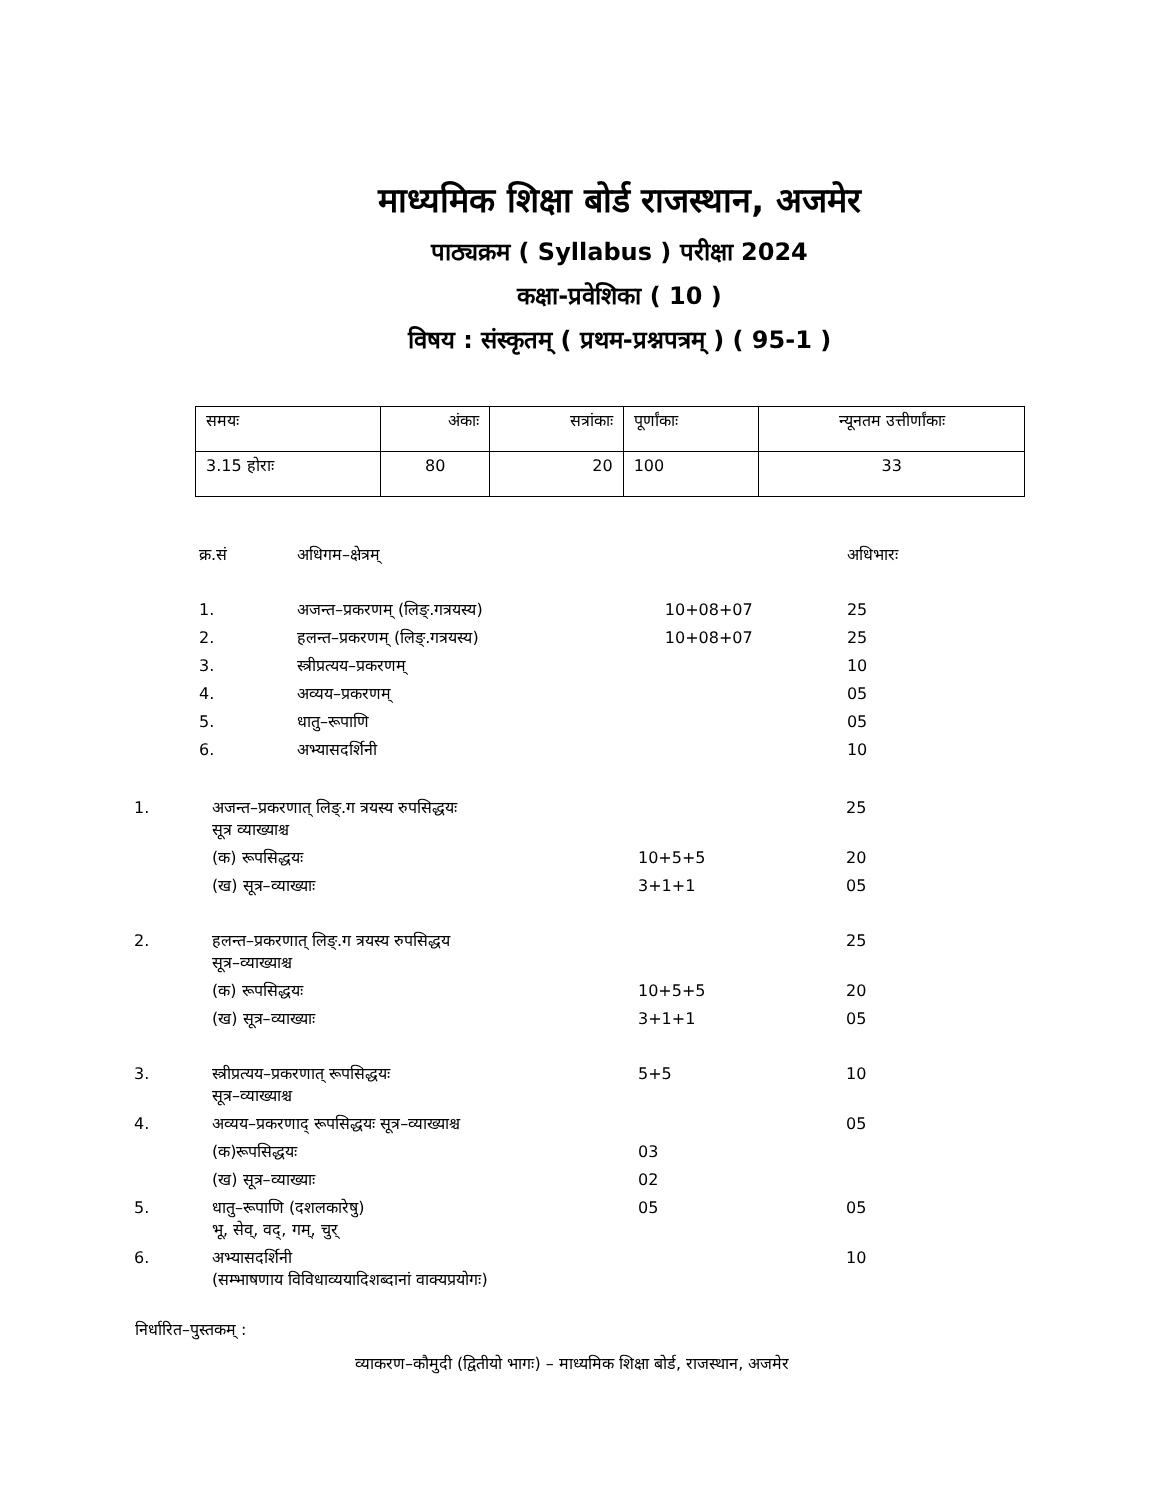माध्यमिक शिक्षा बोर्ड राजस्थान, अजमेर
पाठ्यक्रम ( Syllabus ) परीक्षा 2024
कक्षा-प्रवेशिका ( 10 )
विषय : संस्कृतम् ( प्रथम-प्रश्नपत्रम् ) ( 95-1 )
| समयः | अंकाः | सत्रांकाः | पूर्णांकाः | न्यूनतम उत्तीर्णांकाः |
| 3.15 होराः | 80 | 20 | 100 | 33 |
| क्र.सं | अधिगम–क्षेत्रम् | | अधिभारः |
| 1. | अजन्त–प्रकरणम् (लिङ्.गत्रयस्य) | 10+08+07 | 25 |
| 2. | हलन्त–प्रकरणम् (लिङ्.गत्रयस्य) | 10+08+07 | 25 |
| 3. | स्त्रीप्रत्यय–प्रकरणम् | | 10 |
| 4. | अव्यय–प्रकरणम् | | 05 |
| 5. | धातु–रूपाणि | | 05 |
| 6. | अभ्यासदर्शिनी | | 10 |
| 1. | अजन्त–प्रकरणात् लिङ्.ग त्रयस्य रुपसिद्धयः सूत्र व्याख्याश्च | | 25 |
| | (क) रूपसिद्धयः | 10+5+5 | 20 |
| | (ख) सूत्र–व्याख्याः | 3+1+1 | 05 |
| 2. | हलन्त–प्रकरणात् लिङ्.ग त्रयस्य रुपसिद्धय सूत्र–व्याख्याश्च | | 25 |
| | (क) रूपसिद्धयः | 10+5+5 | 20 |
| | (ख) सूत्र–व्याख्याः | 3+1+1 | 05 |
| 3. | स्त्रीप्रत्यय–प्रकरणात् रूपसिद्धयः सूत्र–व्याख्याश्च | 5+5 | 10 |
| 4. | अव्यय–प्रकरणाद् रूपसिद्धयः सूत्र–व्याख्याश्च | | 05 |
| | (क)रूपसिद्धयः | 03 | |
| | (ख) सूत्र–व्याख्याः | 02 | |
| 5. | धातु–रूपाणि (दशलकारेषु) भू, सेव्, वद्, गम्, चुर् | 05 | 05 |
| 6. | अभ्यासदर्शिनी (सम्भाषणाय विविधाव्ययादिशब्दानां वाक्यप्रयोगः) | | 10 |
निर्धारित–पुस्तकम् :
व्याकरण–कौमुदी (द्वितीयो भागः) – माध्यमिक शिक्षा बोर्ड, राजस्थान, अजमेर